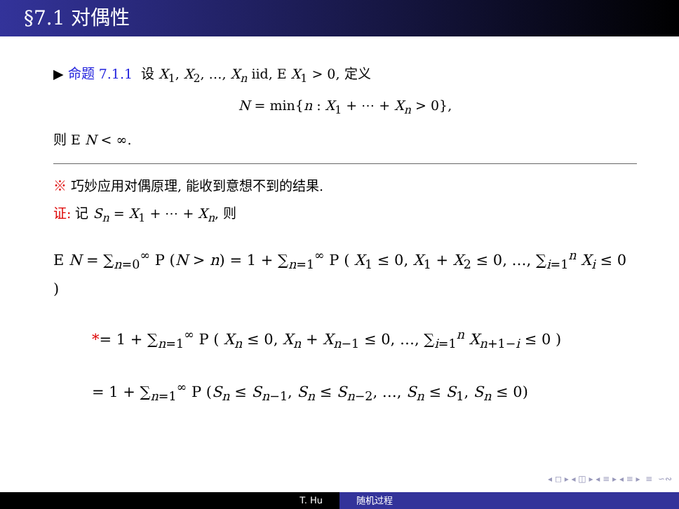§7.1 对偶性
▶ 命题 7.1.1 设 X<sub>1</sub>, X<sub>2</sub>, …, X<sub>n</sub> iid, E X<sub>1</sub> > 0, 定义
N = min{n : X<sub>1</sub> + ⋯ + X<sub>n</sub> > 0},
则 E N < ∞.
※ 巧妙应用对偶原理, 能收到意想不到的结果.
证: 记 S<sub>n</sub> = X<sub>1</sub> + ⋯ + X<sub>n</sub>, 则
E N = ∑<sub>n=0</sub><sup>∞</sup> P (N > n) = 1 + ∑<sub>n=1</sub><sup>∞</sup> P ( X<sub>1</sub> ≤ 0, X<sub>1</sub> + X<sub>2</sub> ≤ 0, …, ∑<sub>i=1</sub><sup>n</sup> X<sub>i</sub> ≤ 0 )
*= 1 + ∑<sub>n=1</sub><sup>∞</sup> P ( X<sub>n</sub> ≤ 0, X<sub>n</sub> + X<sub>n−1</sub> ≤ 0, …, ∑<sub>i=1</sub><sup>n</sup> X<sub>n+1−i</sub> ≤ 0 )
= 1 + ∑<sub>n=1</sub><sup>∞</sup> P (S<sub>n</sub> ≤ S<sub>n−1</sub>, S<sub>n</sub> ≤ S<sub>n−2</sub>, …, S<sub>n</sub> ≤ S<sub>1</sub>, S<sub>n</sub> ≤ 0)
◂ ◻ ▸ ◂ ◫ ▸ ◂ ≡ ▸ ◂ ≡ ▸ ≡ ∽∾
T. Hu 随机过程